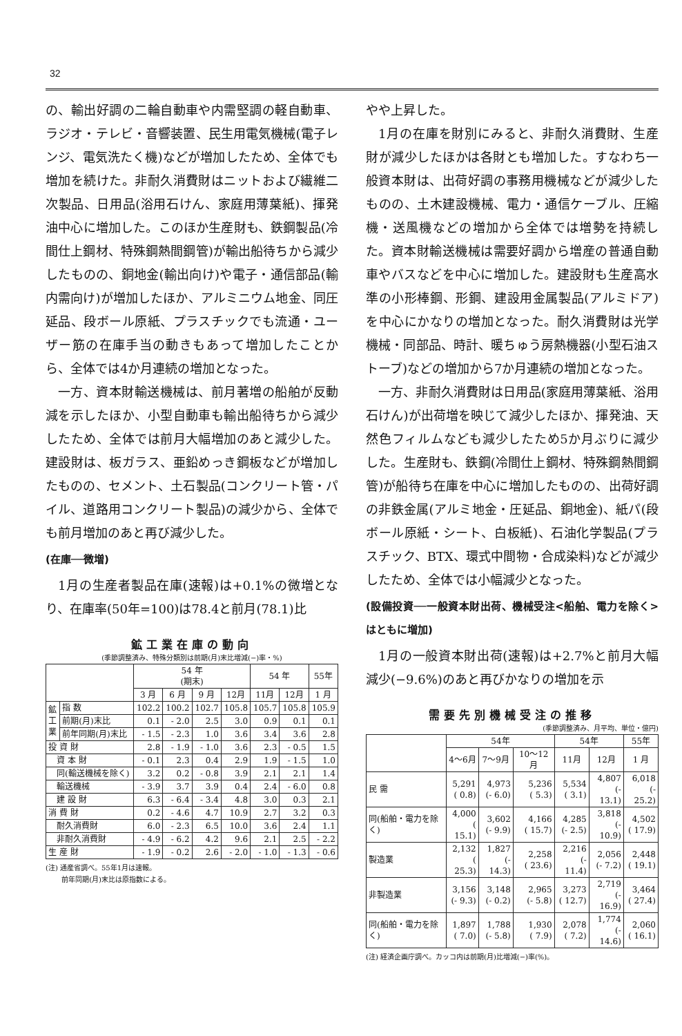32
の、輸出好調の二輪自動車や内需堅調の軽自動車、ラジオ・テレビ・音響装置、民生用電気機械(電子レンジ、電気洗たく機)などが増加したため、全体でも増加を続けた。非耐久消費財はニットおよび繊維二次製品、日用品(浴用石けん、家庭用薄葉紙)、揮発油中心に増加した。このほか生産財も、鉄鋼製品(冷間仕上鋼材、特殊鋼熱間鋼管)が輸出船待ちから減少したものの、銅地金(輸出向け)や電子・通信部品(輸内需向け)が増加したほか、アルミニウム地金、同圧延品、段ボール原紙、プラスチックでも流通・ユーザー筋の在庫手当の動きもあって増加したことから、全体では4か月連続の増加となった。
一方、資本財輸送機械は、前月著増の船舶が反動減を示したほか、小型自動車も輸出船待ちから減少したため、全体では前月大幅増加のあと減少した。建設財は、板ガラス、亜鉛めっき鋼板などが増加したものの、セメント、土石製品(コンクリート管・パイル、道路用コンクリート製品)の減少から、全体でも前月増加のあと再び減少した。
(在庫──微増)
1月の生産者製品在庫(速報)は+0.1%の微増となり、在庫率(50年=100)は78.4と前月(78.1)比
鉱工業在庫の動向
(季節調整済み、特殊分類別は前期(月)末比増減(−)率・%)
| | | 54 年 (期末) | | | | 54 年 | | 55年 |
| --- | --- | --- | --- | --- | --- | --- | --- | --- |
| | | 3 月 | 6 月 | 9 月 | 12月 | 11月 | 12月 | 1 月 |
| 鉱 工 業 | 指 数 | 102.2 | 100.2 | 102.7 | 105.8 | 105.7 | 105.8 | 105.9 |
| | 前期(月)末比 | 0.1 | - 2.0 | 2.5 | 3.0 | 0.9 | 0.1 | 0.1 |
| | 前年同期(月)末比 | - 1.5 | - 2.3 | 1.0 | 3.6 | 3.4 | 3.6 | 2.8 |
| 投 資 財 | | 2.8 | - 1.9 | - 1.0 | 3.6 | 2.3 | - 0.5 | 1.5 |
| 資 本 財 | | - 0.1 | 2.3 | 0.4 | 2.9 | 1.9 | - 1.5 | 1.0 |
| 同(輸送機械を除く) | | 3.2 | 0.2 | - 0.8 | 3.9 | 2.1 | 2.1 | 1.4 |
| 輸送機械 | | - 3.9 | 3.7 | 3.9 | 0.4 | 2.4 | - 6.0 | 0.8 |
| 建 設 財 | | 6.3 | - 6.4 | - 3.4 | 4.8 | 3.0 | 0.3 | 2.1 |
| 消 費 財 | | 0.2 | - 4.6 | 4.7 | 10.9 | 2.7 | 3.2 | 0.3 |
| 耐久消費財 | | 6.0 | - 2.3 | 6.5 | 10.0 | 3.6 | 2.4 | 1.1 |
| 非耐久消費財 | | - 4.9 | - 6.2 | 4.2 | 9.6 | 2.1 | 2.5 | - 2.2 |
| 生 産 財 | | - 1.9 | - 0.2 | 2.6 | - 2.0 | - 1.0 | - 1.3 | - 0.6 |
(注) 通産省調べ。55年1月は速報。
　　 前年同期(月)末比は原指数による。
やや上昇した。
1月の在庫を財別にみると、非耐久消費財、生産財が減少したほかは各財とも増加した。すなわち一般資本財は、出荷好調の事務用機械などが減少したものの、土木建設機械、電力・通信ケーブル、圧縮機・送風機などの増加から全体では増勢を持続した。資本財輸送機械は需要好調から増産の普通自動車やバスなどを中心に増加した。建設財も生産高水準の小形棒鋼、形鋼、建設用金属製品(アルミドア)を中心にかなりの増加となった。耐久消費財は光学機械・同部品、時計、暖ちゅう房熱機器(小型石油ストーブ)などの増加から7か月連続の増加となった。
一方、非耐久消費財は日用品(家庭用薄葉紙、浴用石けん)が出荷増を映じて減少したほか、揮発油、天然色フィルムなども減少したため5か月ぶりに減少した。生産財も、鉄鋼(冷間仕上鋼材、特殊鋼熱間鋼管)が船待ち在庫を中心に増加したものの、出荷好調の非鉄金属(アルミ地金・圧延品、銅地金)、紙パ(段ボール原紙・シート、白板紙)、石油化学製品(プラスチック、BTX、環式中間物・合成染料)などが減少したため、全体では小幅減少となった。
(設備投資──一般資本財出荷、機械受注<船舶、電力を除く>はともに増加)
1月の一般資本財出荷(速報)は+2.7%と前月大幅減少(−9.6%)のあと再びかなりの増加を示
需要先別機械受注の推移
(季節調整済み、月平均、単位・億円)
| | 54年 | | | 54年 | | 55年 |
| --- | --- | --- | --- | --- | --- | --- |
| | 4〜6月 | 7〜9月 | 10〜12月 | 11月 | 12月 | 1 月 |
| 民 需 | 5,291 ( 0.8) | 4,973 (- 6.0) | 5,236 ( 5.3) | 5,534 ( 3.1) | 4,807 (- 13.1) | 6,018 (- 25.2) |
| 同(船舶・電力を除く) | 4,000 ( 15.1) | 3,602 (- 9.9) | 4,166 ( 15.7) | 4,285 (- 2.5) | 3,818 (- 10.9) | 4,502 ( 17.9) |
| 製造業 | 2,132 ( 25.3) | 1,827 (- 14.3) | 2,258 ( 23.6) | 2,216 (- 11.4) | 2,056 (- 7.2) | 2,448 ( 19.1) |
| 非製造業 | 3,156 (- 9.3) | 3,148 (- 0.2) | 2,965 (- 5.8) | 3,273 ( 12.7) | 2,719 (- 16.9) | 3,464 ( 27.4) |
| 同(船舶・電力を除く) | 1,897 ( 7.0) | 1,788 (- 5.8) | 1,930 ( 7.9) | 2,078 ( 7.2) | 1,774 (- 14.6) | 2,060 ( 16.1) |
(注) 経済企画庁調べ。カッコ内は前期(月)比増減(−)率(%)。